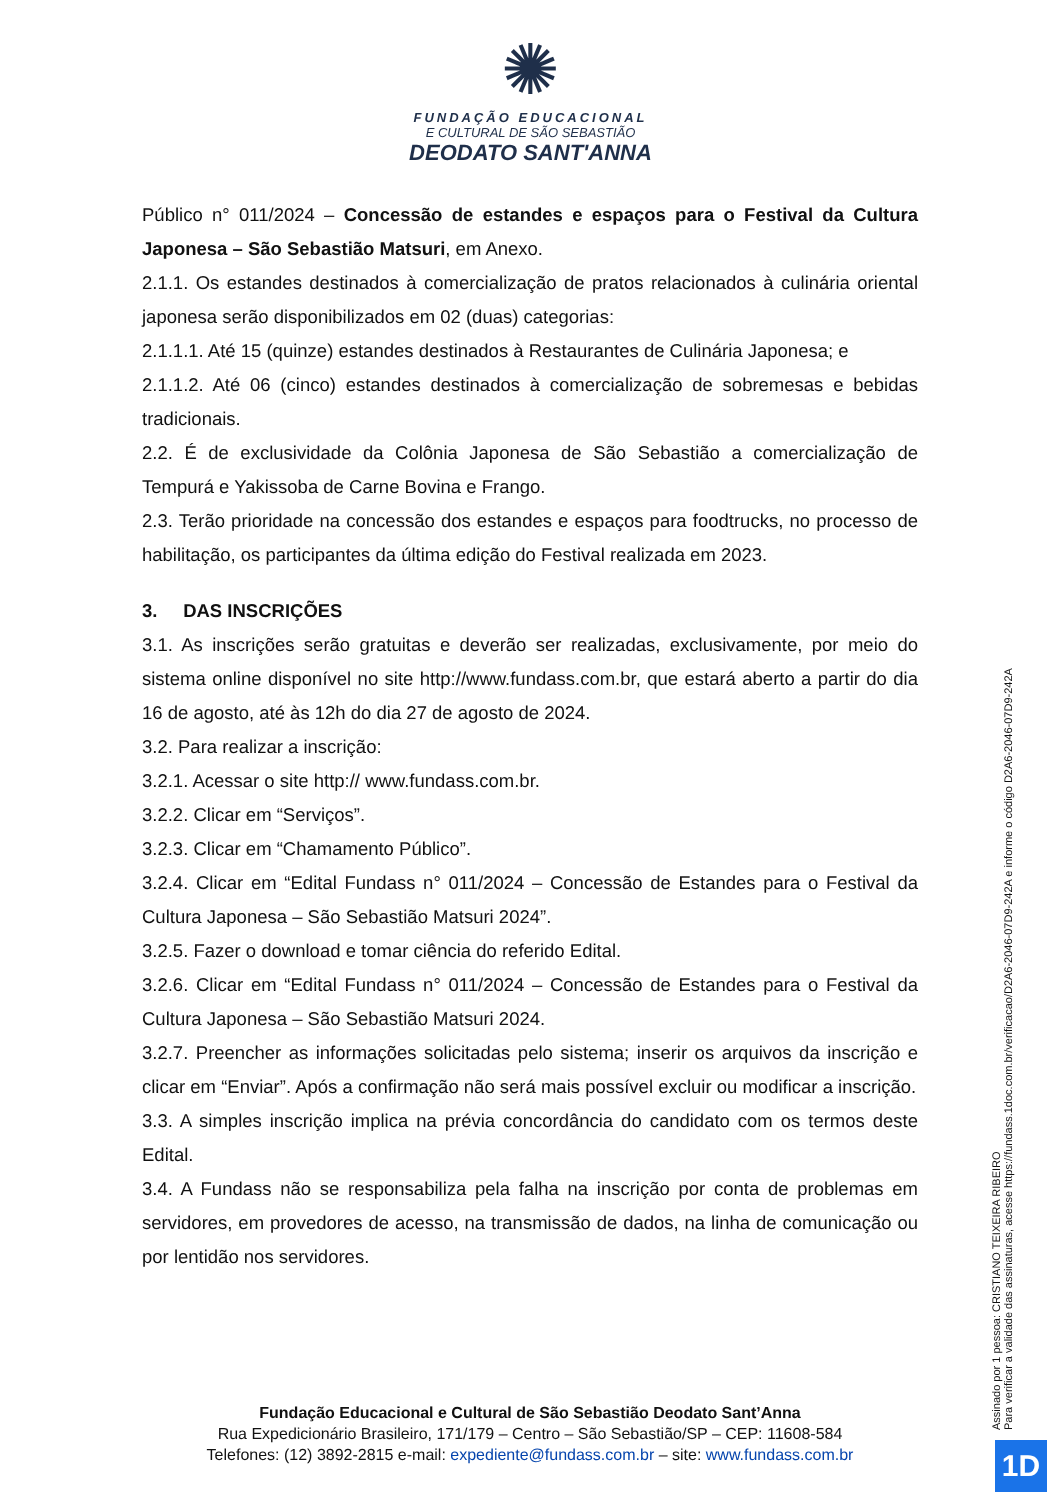✺
FUNDAÇÃO EDUCACIONAL
E CULTURAL DE SÃO SEBASTIÃO
DEODATO SANT'ANNA
Público n° 011/2024 – Concessão de estandes e espaços para o Festival da Cultura Japonesa – São Sebastião Matsuri, em Anexo.
2.1.1. Os estandes destinados à comercialização de pratos relacionados à culinária oriental japonesa serão disponibilizados em 02 (duas) categorias:
2.1.1.1. Até 15 (quinze) estandes destinados à Restaurantes de Culinária Japonesa; e
2.1.1.2. Até 06 (cinco) estandes destinados à comercialização de sobremesas e bebidas tradicionais.
2.2. É de exclusividade da Colônia Japonesa de São Sebastião a comercialização de Tempurá e Yakissoba de Carne Bovina e Frango.
2.3. Terão prioridade na concessão dos estandes e espaços para foodtrucks, no processo de habilitação, os participantes da última edição do Festival realizada em 2023.
3. DAS INSCRIÇÕES
3.1. As inscrições serão gratuitas e deverão ser realizadas, exclusivamente, por meio do sistema online disponível no site http://www.fundass.com.br, que estará aberto a partir do dia 16 de agosto, até às 12h do dia 27 de agosto de 2024.
3.2. Para realizar a inscrição:
3.2.1. Acessar o site http:// www.fundass.com.br.
3.2.2. Clicar em “Serviços”.
3.2.3. Clicar em “Chamamento Público”.
3.2.4. Clicar em “Edital Fundass n° 011/2024 – Concessão de Estandes para o Festival da Cultura Japonesa – São Sebastião Matsuri 2024”.
3.2.5. Fazer o download e tomar ciência do referido Edital.
3.2.6. Clicar em “Edital Fundass n° 011/2024 – Concessão de Estandes para o Festival da Cultura Japonesa – São Sebastião Matsuri 2024.
3.2.7. Preencher as informações solicitadas pelo sistema; inserir os arquivos da inscrição e clicar em “Enviar”. Após a confirmação não será mais possível excluir ou modificar a inscrição.
3.3. A simples inscrição implica na prévia concordância do candidato com os termos deste Edital.
3.4. A Fundass não se responsabiliza pela falha na inscrição por conta de problemas em servidores, em provedores de acesso, na transmissão de dados, na linha de comunicação ou por lentidão nos servidores.
Fundação Educacional e Cultural de São Sebastião Deodato Sant’Anna
Rua Expedicionário Brasileiro, 171/179 – Centro – São Sebastião/SP – CEP: 11608-584
Telefones: (12) 3892-2815 e-mail: expediente@fundass.com.br – site: www.fundass.com.br
Assinado por 1 pessoa: CRISTIANO TEIXEIRA RIBEIRO
Para verificar a validade das assinaturas, acesse https://fundass.1doc.com.br/verificacao/D2A6-2046-07D9-242A e informe o código D2A6-2046-07D9-242A
1D